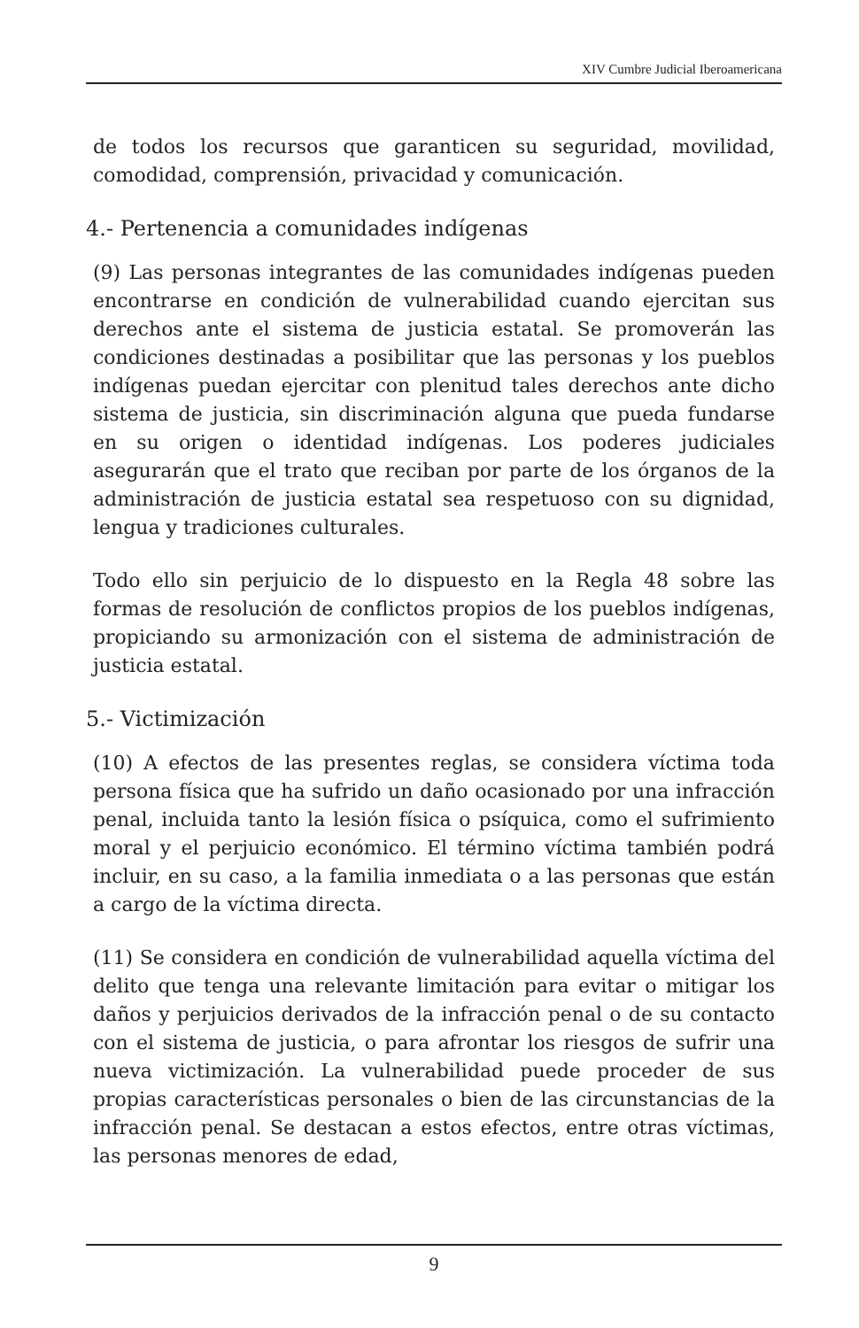XIV Cumbre Judicial Iberoamericana
de todos los recursos que garanticen su seguridad, movilidad, comodidad, comprensión, privacidad y comunicación.
4.- Pertenencia a comunidades indígenas
(9) Las personas integrantes de las comunidades indígenas pueden encontrarse en condición de vulnerabilidad cuando ejercitan sus derechos ante el sistema de justicia estatal. Se promoverán las condiciones destinadas a posibilitar que las personas y los pueblos indígenas puedan ejercitar con plenitud tales derechos ante dicho sistema de justicia, sin discriminación alguna que pueda fundarse en su origen o identidad indígenas. Los poderes judiciales asegurarán que el trato que reciban por parte de los órganos de la administración de justicia estatal sea respetuoso con su dignidad, lengua y tradiciones culturales.
Todo ello sin perjuicio de lo dispuesto en la Regla 48 sobre las formas de resolución de conflictos propios de los pueblos indígenas, propiciando su armonización con el sistema de administración de justicia estatal.
5.- Victimización
(10) A efectos de las presentes reglas, se considera víctima toda persona física que ha sufrido un daño ocasionado por una infracción penal, incluida tanto la lesión física o psíquica, como el sufrimiento moral y el perjuicio económico. El término víctima también podrá incluir, en su caso, a la familia inmediata o a las personas que están a cargo de la víctima directa.
(11) Se considera en condición de vulnerabilidad aquella víctima del delito que tenga una relevante limitación para evitar o mitigar los daños y perjuicios derivados de la infracción penal o de su contacto con el sistema de justicia, o para afrontar los riesgos de sufrir una nueva victimización. La vulnerabilidad puede proceder de sus propias características personales o bien de las circunstancias de la infracción penal. Se destacan a estos efectos, entre otras víctimas, las personas menores de edad,
9